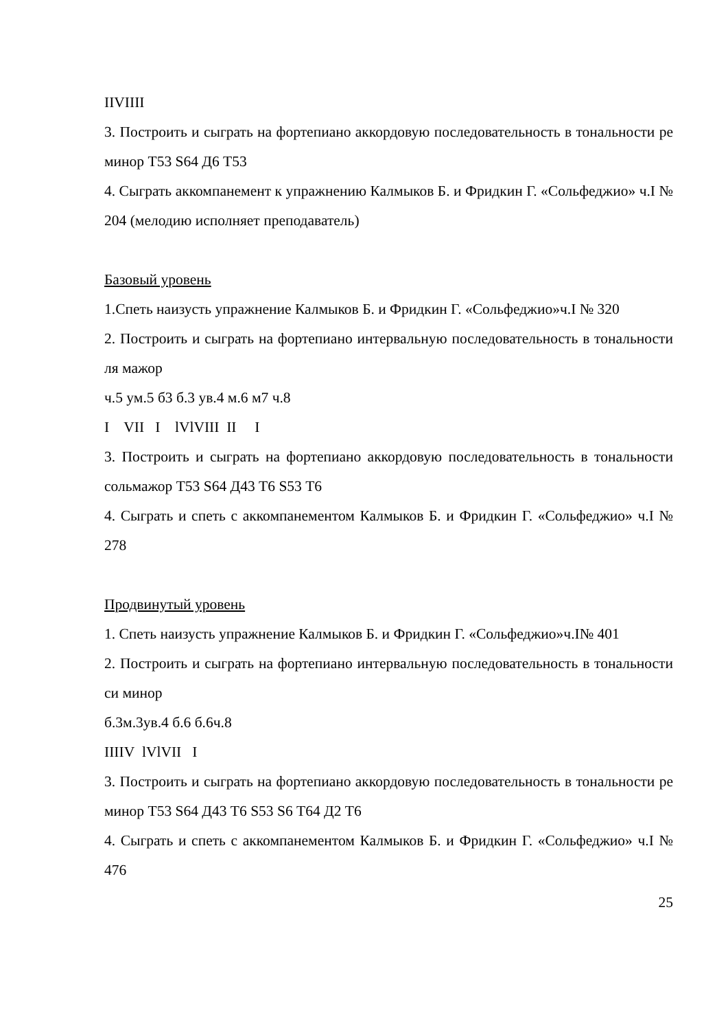IIVIIII
3. Построить и сыграть на фортепиано аккордовую последовательность в тональности ре минор Т53 S64 Д6 Т53
4. Сыграть аккомпанемент к упражнению Калмыков Б. и Фридкин Г. «Сольфеджио» ч.I № 204 (мелодию исполняет преподаватель)
Базовый уровень
1.Спеть наизусть упражнение Калмыков Б. и Фридкин Г. «Сольфеджио»ч.I № 320
2. Построить и сыграть на фортепиано интервальную последовательность в тональности ля мажор
ч.5 ум.5 б3 б.3 ув.4 м.6 м7 ч.8
I VII I lVlVIII II I
3. Построить и сыграть на фортепиано аккордовую последовательность в тональности сольмажор Т53 S64 Д43 Т6 S53 Т6
4. Сыграть и спеть с аккомпанементом Калмыков Б. и Фридкин Г. «Сольфеджио» ч.I № 278
Продвинутый уровень
1. Спеть наизусть упражнение Калмыков Б. и Фридкин Г. «Сольфеджио»ч.I№ 401
2. Построить и сыграть на фортепиано интервальную последовательность в тональности си минор
б.3м.3ув.4 б.6 б.6ч.8
IIIIV lVlVII I
3. Построить и сыграть на фортепиано аккордовую последовательность в тональности ре минор Т53 S64 Д43 Т6 S53 S6 Т64 Д2 Т6
4. Сыграть и спеть с аккомпанементом Калмыков Б. и Фридкин Г. «Сольфеджио» ч.I № 476
25